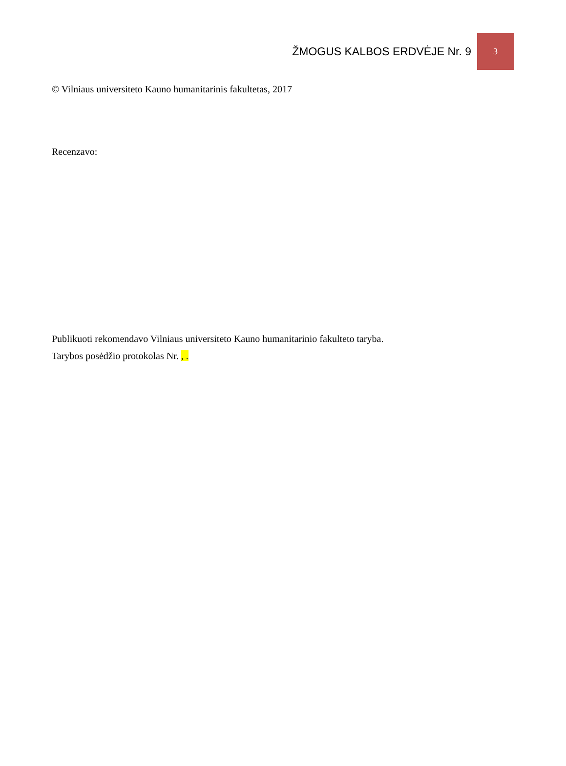ŽMOGUS KALBOS ERDVĖJE Nr. 9 3
© Vilniaus universiteto Kauno humanitarinis fakultetas, 2017
Recenzavo:
Publikuoti rekomendavo Vilniaus universiteto Kauno humanitarinio fakulteto taryba.
Tarybos posėdžio protokolas Nr. , .